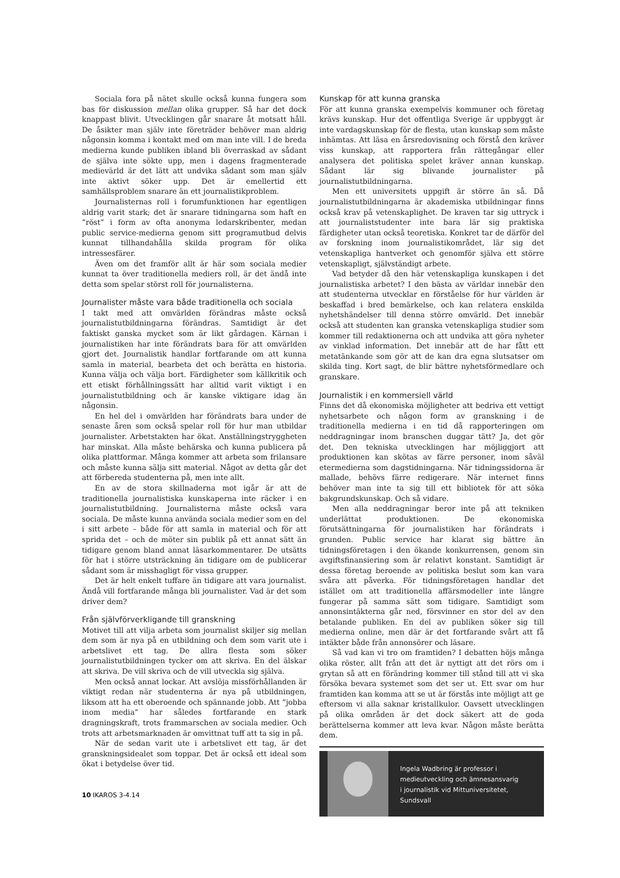Sociala fora på nätet skulle också kunna fungera som bas för diskussion mellan olika grupper. Så har det dock knappast blivit. Utvecklingen går snarare åt motsatt håll. De åsikter man själv inte företräder behöver man aldrig någonsin komma i kontakt med om man inte vill. I de breda medierna kunde publiken ibland bli överraskad av sådant de själva inte sökte upp, men i dagens fragmenterade medievärld är det lätt att undvika sådant som man själv inte aktivt söker upp. Det är emellertid ett samhällsproblem snarare än ett journalistikproblem.
Journalisternas roll i forumfunktionen har egentligen aldrig varit stark; det är snarare tidningarna som haft en ”röst” i form av ofta anonyma ledarskribenter, medan public service-medierna genom sitt programutbud delvis kunnat tillhandahålla skilda program för olika intressesfärer.
Även om det framför allt är här som sociala medier kunnat ta över traditionella mediers roll, är det ändå inte detta som spelar störst roll för journalisterna.
Journalister måste vara både traditionella och sociala
I takt med att omvärlden förändras måste också journalistutbildningarna förändras. Samtidigt är det faktiskt ganska mycket som är likt gårdagen. Kärnan i journalistiken har inte förändrats bara för att omvärlden gjort det. Journalistik handlar fortfarande om att kunna samla in material, bearbeta det och berätta en historia. Kunna välja och välja bort. Färdigheter som källkritik och ett etiskt förhållningssätt har alltid varit viktigt i en journalistutbildning och är kanske viktigare idag än någonsin.
En hel del i omvärlden har förändrats bara under de senaste åren som också spelar roll för hur man utbildar journalister. Arbetstakten har ökat. Anställningstryggheten har minskat. Alla måste behärska och kunna publicera på olika plattformar. Många kommer att arbeta som frilansare och måste kunna sälja sitt material. Något av detta går det att förbereda studenterna på, men inte allt.
En av de stora skillnaderna mot igår är att de traditionella journalistiska kunskaperna inte räcker i en journalistutbildning. Journalisterna måste också vara sociala. De måste kunna använda sociala medier som en del i sitt arbete – både för att samla in material och för att sprida det – och de möter sin publik på ett annat sätt än tidigare genom bland annat läsarkommentarer. De utsätts för hat i större utsträckning än tidigare om de publicerar sådant som är misshagligt för vissa grupper.
Det är helt enkelt tuffare än tidigare att vara journalist. Ändå vill fortfarande många bli journalister. Vad är det som driver dem?
Från självförverkligande till granskning
Motivet till att vilja arbeta som journalist skiljer sig mellan dem som är nya på en utbildning och dem som varit ute i arbetslivet ett tag. De allra flesta som söker journalistutbildningen tycker om att skriva. En del älskar att skriva. De vill skriva och de vill utveckla sig själva.
Men också annat lockar. Att avslöja missförhållanden är viktigt redan när studenterna är nya på utbildningen, liksom att ha ett oberoende och spännande jobb. Att ”jobba inom media” har således fortfarande en stark dragningskraft, trots frammarschen av sociala medier. Och trots att arbetsmarknaden är omvittnat tuff att ta sig in på.
När de sedan varit ute i arbetslivet ett tag, är det granskningsidealet som toppar. Det är också ett ideal som ökat i betydelse över tid.
Kunskap för att kunna granska
För att kunna granska exempelvis kommuner och företag krävs kunskap. Hur det offentliga Sverige är uppbyggt är inte vardagskunskap för de flesta, utan kunskap som måste inhämtas. Att läsa en årsredovisning och förstå den kräver viss kunskap, att rapportera från rättegångar eller analysera det politiska spelet kräver annan kunskap. Sådant lär sig blivande journalister på journalistutbildningarna.
Men ett universitets uppgift är större än så. Då journalistutbildningarna är akademiska utbildningar finns också krav på vetenskaplighet. De kraven tar sig uttryck i att journaliststudenter inte bara lär sig praktiska färdigheter utan också teoretiska. Konkret tar de därför del av forskning inom journalistikområdet, lär sig det vetenskapliga hantverket och genomför själva ett större vetenskapligt, självständigt arbete.
Vad betyder då den här vetenskapliga kunskapen i det journalistiska arbetet? I den bästa av världar innebär den att studenterna utvecklar en förståelse för hur världen är beskaffad i bred bemärkelse, och kan relatera enskilda nyhetshändelser till denna större omvärld. Det innebär också att studenten kan granska vetenskapliga studier som kommer till redaktionerna och att undvika att göra nyheter av vinklad information. Det innebär att de har fått ett metatänkande som gör att de kan dra egna slutsatser om skilda ting. Kort sagt, de blir bättre nyhetsförmedlare och granskare.
Journalistik i en kommersiell värld
Finns det då ekonomiska möjligheter att bedriva ett vettigt nyhetsarbete och någon form av granskning i de traditionella medierna i en tid då rapporteringen om neddragningar inom branschen duggar tätt? Ja, det gör det. Den tekniska utvecklingen har möjliggjort att produktionen kan skötas av färre personer, inom såväl etermedierna som dagstidningarna. När tidningssidorna är mallade, behövs färre redigerare. När internet finns behöver man inte ta sig till ett bibliotek för att söka bakgrundskunskap. Och så vidare.
Men alla neddragningar beror inte på att tekniken underlättat produktionen. De ekonomiska förutsättningarna för journalistiken har förändrats i grunden. Public service har klarat sig bättre än tidningsföretagen i den ökande konkurrensen, genom sin avgiftsfinansiering som är relativt konstant. Samtidigt är dessa företag beroende av politiska beslut som kan vara svåra att påverka. För tidningsföretagen handlar det istället om att traditionella affärsmodeller inte längre fungerar på samma sätt som tidigare. Samtidigt som annonsintäkterna går ned, försvinner en stor del av den betalande publiken. En del av publiken söker sig till medierna online, men där är det fortfarande svårt att få intäkter både från annonsörer och läsare.
Så vad kan vi tro om framtiden? I debatten höjs många olika röster, allt från att det är nyttigt att det rörs om i grytan så att en förändring kommer till stånd till att vi ska försöka bevara systemet som det ser ut. Ett svar om hur framtiden kan komma att se ut är förstås inte möjligt att ge eftersom vi alla saknar kristallkulor. Oavsett utvecklingen på olika områden är det dock säkert att de goda berättelserna kommer att leva kvar. Någon måste berätta dem.
Ingela Wadbring är professor i
medieutveckling och ämnesansvarig
i journalistik vid Mittuniversitetet,
Sundsvall
10 IKAROS 3-4.14